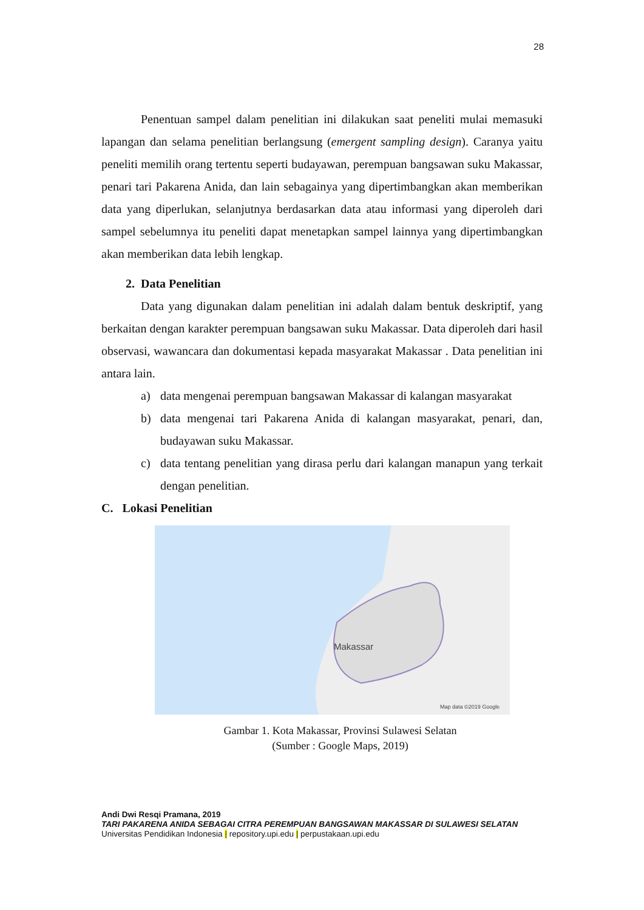28
Penentuan sampel dalam penelitian ini dilakukan saat peneliti mulai memasuki lapangan dan selama penelitian berlangsung (emergent sampling design). Caranya yaitu peneliti memilih orang tertentu seperti budayawan, perempuan bangsawan suku Makassar, penari tari Pakarena Anida, dan lain sebagainya yang dipertimbangkan akan memberikan data yang diperlukan, selanjutnya berdasarkan data atau informasi yang diperoleh dari sampel sebelumnya itu peneliti dapat menetapkan sampel lainnya yang dipertimbangkan akan memberikan data lebih lengkap.
2. Data Penelitian
Data yang digunakan dalam penelitian ini adalah dalam bentuk deskriptif, yang berkaitan dengan karakter perempuan bangsawan suku Makassar. Data diperoleh dari hasil observasi, wawancara dan dokumentasi kepada masyarakat Makassar . Data penelitian ini antara lain.
a) data mengenai perempuan bangsawan Makassar di kalangan masyarakat
b) data mengenai tari Pakarena Anida di kalangan masyarakat, penari, dan, budayawan suku Makassar.
c) data tentang penelitian yang dirasa perlu dari kalangan manapun yang terkait dengan penelitian.
C. Lokasi Penelitian
Makassar
Map data ©2019 Google
Gambar 1. Kota Makassar, Provinsi Sulawesi Selatan
(Sumber : Google Maps, 2019)
Andi Dwi Resqi Pramana, 2019
TARI PAKARENA ANIDA SEBAGAI CITRA PEREMPUAN BANGSAWAN MAKASSAR DI SULAWESI SELATAN
Universitas Pendidikan Indonesia | repository.upi.edu | perpustakaan.upi.edu